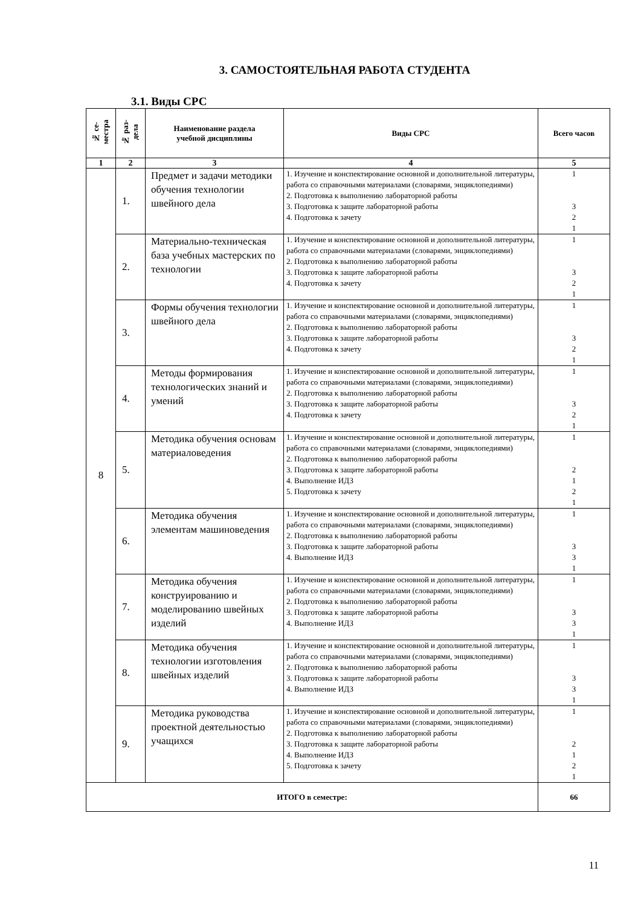3. САМОСТОЯТЕЛЬНАЯ РАБОТА СТУДЕНТА
3.1. Виды СРС
| № се- местра | № раз- дела | Наименование раздела учебной дисциплины | Виды СРС | Всего часов |
| --- | --- | --- | --- | --- |
| 1 | 2 | 3 | 4 | 5 |
| 8 | 1. | Предмет и задачи методики обучения технологии швейного дела | 1. Изучение и конспектирование основной и дополнительной литературы, работа со справочными материалами (словарями, энциклопедиями) 2. Подготовка к выполнению лабораторной работы 3. Подготовка к защите лабораторной работы 4. Подготовка к зачету | 1 3 2 1 |
| | 2. | Материально-техническая база учебных мастерских по технологии | 1. Изучение и конспектирование основной и дополнительной литературы, работа со справочными материалами (словарями, энциклопедиями) 2. Подготовка к выполнению лабораторной работы 3. Подготовка к защите лабораторной работы 4. Подготовка к зачету | 1 3 2 1 |
| | 3. | Формы обучения технологии швейного дела | 1. Изучение и конспектирование основной и дополнительной литературы, работа со справочными материалами (словарями, энциклопедиями) 2. Подготовка к выполнению лабораторной работы 3. Подготовка к защите лабораторной работы 4. Подготовка к зачету | 1 3 2 1 |
| | 4. | Методы формирования технологических знаний и умений | 1. Изучение и конспектирование основной и дополнительной литературы, работа со справочными материалами (словарями, энциклопедиями) 2. Подготовка к выполнению лабораторной работы 3. Подготовка к защите лабораторной работы 4. Подготовка к зачету | 1 3 2 1 |
| | 5. | Методика обучения основам материаловедения | 1. Изучение и конспектирование основной и дополнительной литературы, работа со справочными материалами (словарями, энциклопедиями) 2. Подготовка к выполнению лабораторной работы 3. Подготовка к защите лабораторной работы 4. Выполнение ИДЗ 5. Подготовка к зачету | 1 2 1 2 1 |
| | 6. | Методика обучения элементам машиноведения | 1. Изучение и конспектирование основной и дополнительной литературы, работа со справочными материалами (словарями, энциклопедиями) 2. Подготовка к выполнению лабораторной работы 3. Подготовка к защите лабораторной работы 4. Выполнение ИДЗ | 1 3 3 1 |
| | 7. | Методика обучения конструированию и моделированию швейных изделий | 1. Изучение и конспектирование основной и дополнительной литературы, работа со справочными материалами (словарями, энциклопедиями) 2. Подготовка к выполнению лабораторной работы 3. Подготовка к защите лабораторной работы 4. Выполнение ИДЗ | 1 3 3 1 |
| | 8. | Методика обучения технологии изготовления швейных изделий | 1. Изучение и конспектирование основной и дополнительной литературы, работа со справочными материалами (словарями, энциклопедиями) 2. Подготовка к выполнению лабораторной работы 3. Подготовка к защите лабораторной работы 4. Выполнение ИДЗ | 1 3 3 1 |
| | 9. | Методика руководства проектной деятельностью учащихся | 1. Изучение и конспектирование основной и дополнительной литературы, работа со справочными материалами (словарями, энциклопедиями) 2. Подготовка к выполнению лабораторной работы 3. Подготовка к защите лабораторной работы 4. Выполнение ИДЗ 5. Подготовка к зачету | 1 2 1 2 1 |
| ИТОГО в семестре: | | | | 66 |
11